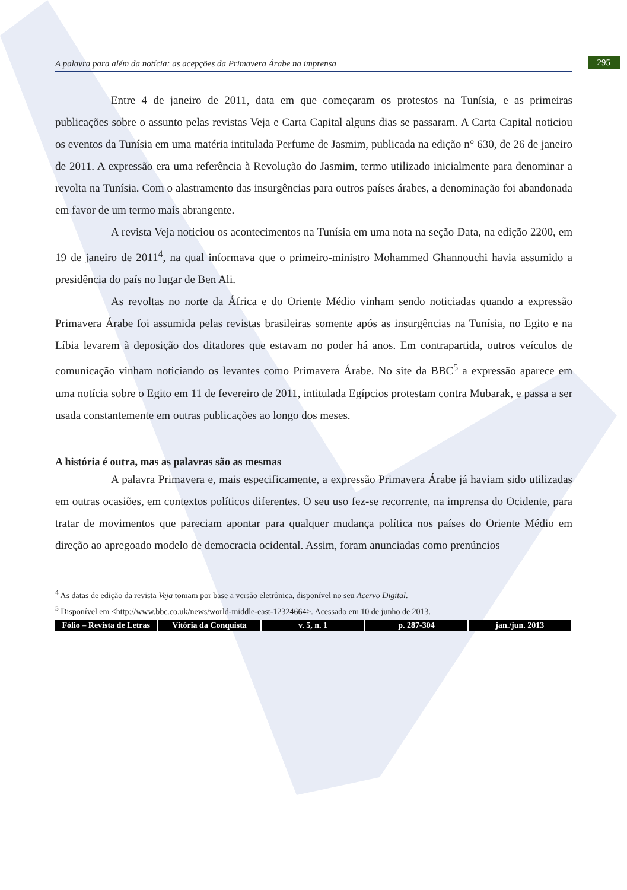A palavra para além da notícia: as acepções da Primavera Árabe na imprensa 295
Entre 4 de janeiro de 2011, data em que começaram os protestos na Tunísia, e as primeiras publicações sobre o assunto pelas revistas Veja e Carta Capital alguns dias se passaram. A Carta Capital noticiou os eventos da Tunísia em uma matéria intitulada Perfume de Jasmim, publicada na edição n° 630, de 26 de janeiro de 2011. A expressão era uma referência à Revolução do Jasmim, termo utilizado inicialmente para denominar a revolta na Tunísia. Com o alastramento das insurgências para outros países árabes, a denominação foi abandonada em favor de um termo mais abrangente.
A revista Veja noticiou os acontecimentos na Tunísia em uma nota na seção Data, na edição 2200, em 19 de janeiro de 2011<sup>4</sup>, na qual informava que o primeiro-ministro Mohammed Ghannouchi havia assumido a presidência do país no lugar de Ben Ali.
As revoltas no norte da África e do Oriente Médio vinham sendo noticiadas quando a expressão Primavera Árabe foi assumida pelas revistas brasileiras somente após as insurgências na Tunísia, no Egito e na Líbia levarem à deposição dos ditadores que estavam no poder há anos. Em contrapartida, outros veículos de comunicação vinham noticiando os levantes como Primavera Árabe. No site da BBC<sup>5</sup> a expressão aparece em uma notícia sobre o Egito em 11 de fevereiro de 2011, intitulada Egípcios protestam contra Mubarak, e passa a ser usada constantemente em outras publicações ao longo dos meses.
A história é outra, mas as palavras são as mesmas
A palavra Primavera e, mais especificamente, a expressão Primavera Árabe já haviam sido utilizadas em outras ocasiões, em contextos políticos diferentes. O seu uso fez-se recorrente, na imprensa do Ocidente, para tratar de movimentos que pareciam apontar para qualquer mudança política nos países do Oriente Médio em direção ao apregoado modelo de democracia ocidental. Assim, foram anunciadas como prenúncios
<sup>4</sup> As datas de edição da revista Veja tomam por base a versão eletrônica, disponível no seu Acervo Digital.
<sup>5</sup> Disponível em <http://www.bbc.co.uk/news/world-middle-east-12324664>. Acessado em 10 de junho de 2013.
Fólio – Revista de Letras Vitória da Conquista v. 5, n. 1 p. 287-304 jan./jun. 2013